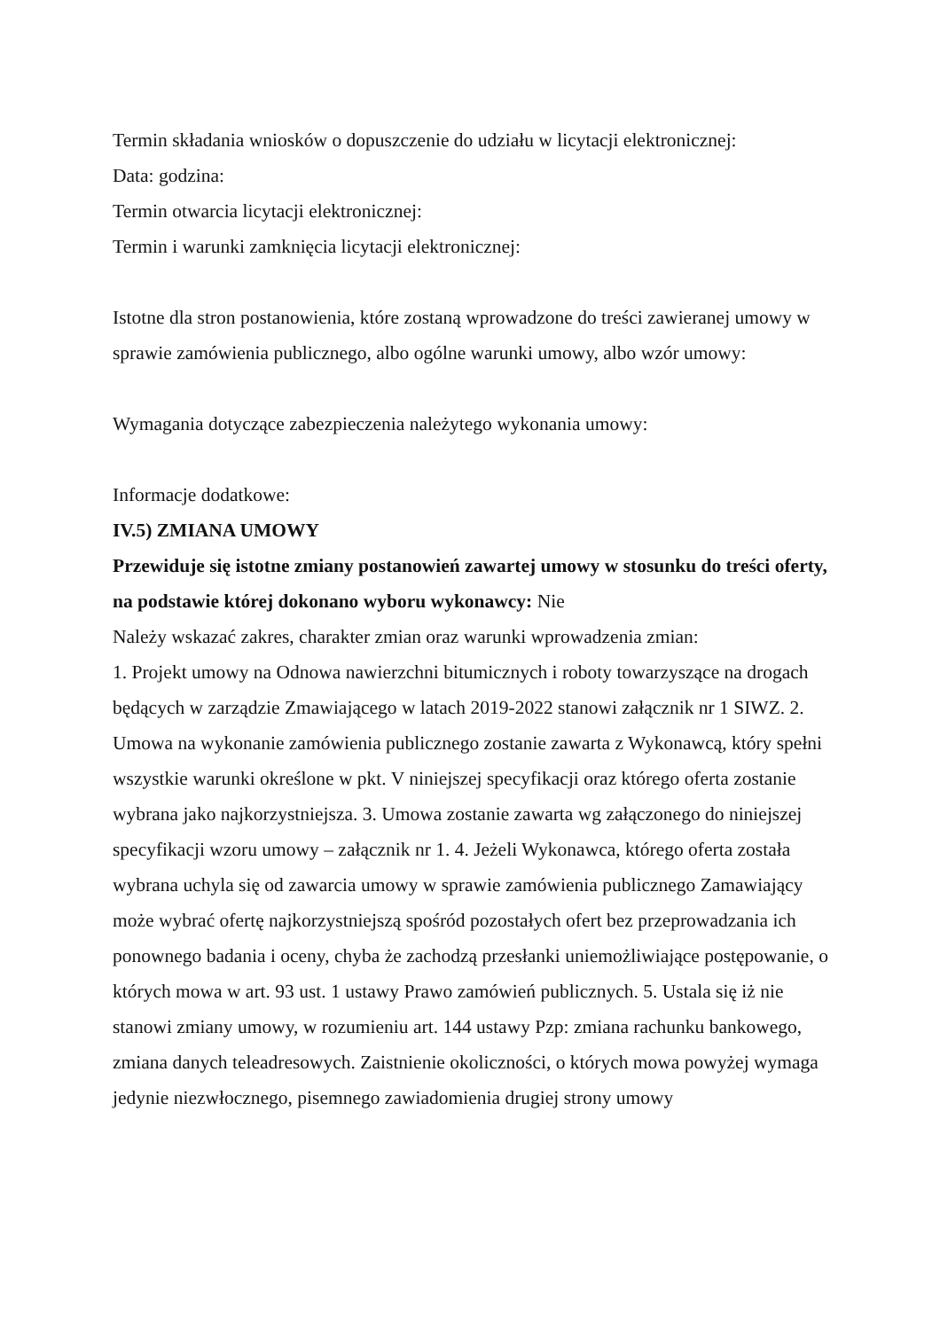Termin składania wniosków o dopuszczenie do udziału w licytacji elektronicznej:
Data: godzina:
Termin otwarcia licytacji elektronicznej:
Termin i warunki zamknięcia licytacji elektronicznej:
Istotne dla stron postanowienia, które zostaną wprowadzone do treści zawieranej umowy w sprawie zamówienia publicznego, albo ogólne warunki umowy, albo wzór umowy:
Wymagania dotyczące zabezpieczenia należytego wykonania umowy:
Informacje dodatkowe:
IV.5) ZMIANA UMOWY
Przewiduje się istotne zmiany postanowień zawartej umowy w stosunku do treści oferty, na podstawie której dokonano wyboru wykonawcy: Nie
Należy wskazać zakres, charakter zmian oraz warunki wprowadzenia zmian:
1. Projekt umowy na Odnowa nawierzchni bitumicznych i roboty towarzyszące na drogach będących w zarządzie Zmawiającego w latach 2019-2022 stanowi załącznik nr 1 SIWZ. 2. Umowa na wykonanie zamówienia publicznego zostanie zawarta z Wykonawcą, który spełni wszystkie warunki określone w pkt. V niniejszej specyfikacji oraz którego oferta zostanie wybrana jako najkorzystniejsza. 3. Umowa zostanie zawarta wg załączonego do niniejszej specyfikacji wzoru umowy – załącznik nr 1. 4. Jeżeli Wykonawca, którego oferta została wybrana uchyla się od zawarcia umowy w sprawie zamówienia publicznego Zamawiający może wybrać ofertę najkorzystniejszą spośród pozostałych ofert bez przeprowadzania ich ponownego badania i oceny, chyba że zachodzą przesłanki uniemożliwiające postępowanie, o których mowa w art. 93 ust. 1 ustawy Prawo zamówień publicznych. 5. Ustala się iż nie stanowi zmiany umowy, w rozumieniu art. 144 ustawy Pzp: zmiana rachunku bankowego, zmiana danych teleadresowych. Zaistnienie okoliczności, o których mowa powyżej wymaga jedynie niezwłocznego, pisemnego zawiadomienia drugiej strony umowy